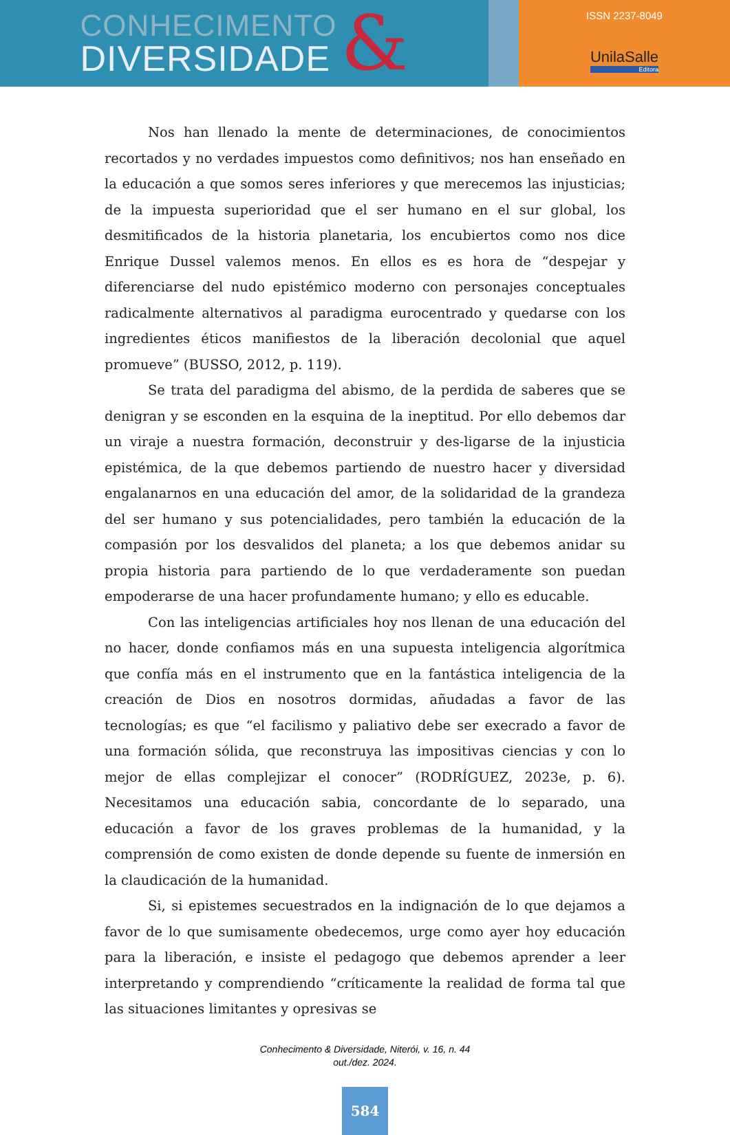CONHECIMENTO
DIVERSIDADE
&
ISSN 2237-8049
UnilaSalle
Editora
Nos han llenado la mente de determinaciones, de conocimientos recortados y no verdades impuestos como definitivos; nos han enseñado en la educación a que somos seres inferiores y que merecemos las injusticias; de la impuesta superioridad que el ser humano en el sur global, los desmitificados de la historia planetaria, los encubiertos como nos dice Enrique Dussel valemos menos. En ellos es es hora de “despejar y diferenciarse del nudo epistémico moderno con personajes conceptuales radicalmente alternativos al paradigma eurocentrado y quedarse con los ingredientes éticos manifiestos de la liberación decolonial que aquel promueve” (BUSSO, 2012, p. 119).
Se trata del paradigma del abismo, de la perdida de saberes que se denigran y se esconden en la esquina de la ineptitud. Por ello debemos dar un viraje a nuestra formación, deconstruir y des-ligarse de la injusticia epistémica, de la que debemos partiendo de nuestro hacer y diversidad engalanarnos en una educación del amor, de la solidaridad de la grandeza del ser humano y sus potencialidades, pero también la educación de la compasión por los desvalidos del planeta; a los que debemos anidar su propia historia para partiendo de lo que verdaderamente son puedan empoderarse de una hacer profundamente humano; y ello es educable.
Con las inteligencias artificiales hoy nos llenan de una educación del no hacer, donde confiamos más en una supuesta inteligencia algorítmica que confía más en el instrumento que en la fantástica inteligencia de la creación de Dios en nosotros dormidas, añudadas a favor de las tecnologías; es que “el facilismo y paliativo debe ser execrado a favor de una formación sólida, que reconstruya las impositivas ciencias y con lo mejor de ellas complejizar el conocer” (RODRÍGUEZ, 2023e, p. 6). Necesitamos una educación sabia, concordante de lo separado, una educación a favor de los graves problemas de la humanidad, y la comprensión de como existen de donde depende su fuente de inmersión en la claudicación de la humanidad.
Si, si epistemes secuestrados en la indignación de lo que dejamos a favor de lo que sumisamente obedecemos, urge como ayer hoy educación para la liberación, e insiste el pedagogo que debemos aprender a leer interpretando y comprendiendo “críticamente la realidad de forma tal que las situaciones limitantes y opresivas se
Conhecimento & Diversidade, Niterói, v. 16, n. 44
out./dez. 2024.
584